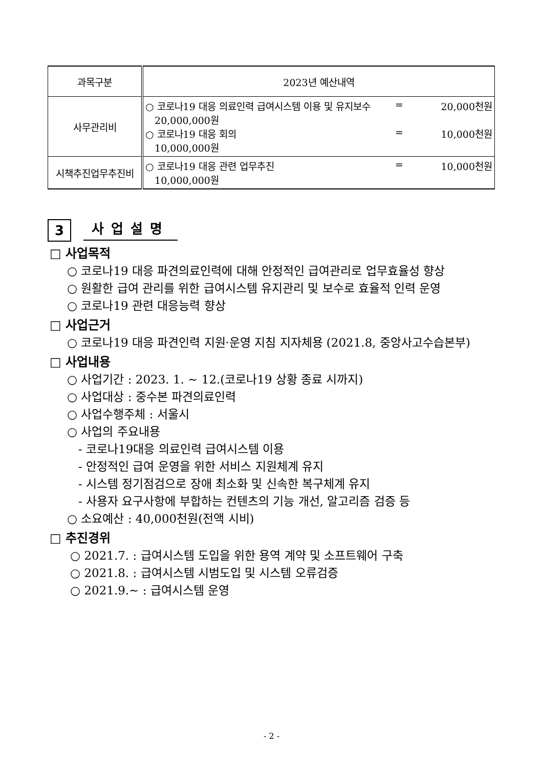| 과목구분 | 2023년 예산내역 |
| --- | --- |
| 사무관리비 | ○ 코로나19 대응 의료인력 급여시스템 이용 및 유지보수 = 20,000천원 20,000,000원 ○ 코로나19 대응 회의 = 10,000천원 10,000,000원 |
| 시책추진업무추진비 | ○ 코로나19 대응 관련 업무추진 = 10,000천원 10,000,000원 |
3
사업설명
□ 사업목적
○ 코로나19 대응 파견의료인력에 대해 안정적인 급여관리로 업무효율성 향상
○ 원활한 급여 관리를 위한 급여시스템 유지관리 및 보수로 효율적 인력 운영
○ 코로나19 관련 대응능력 향상
□ 사업근거
○ 코로나19 대응 파견인력 지원·운영 지침 지자체용 (2021.8, 중앙사고수습본부)
□ 사업내용
○ 사업기간 : 2023. 1. ~ 12.(코로나19 상황 종료 시까지)
○ 사업대상 : 중수본 파견의료인력
○ 사업수행주체 : 서울시
○ 사업의 주요내용
- 코로나19대응 의료인력 급여시스템 이용
- 안정적인 급여 운영을 위한 서비스 지원체계 유지
- 시스템 정기점검으로 장애 최소화 및 신속한 복구체계 유지
- 사용자 요구사항에 부합하는 컨텐츠의 기능 개선, 알고리즘 검증 등
○ 소요예산 : 40,000천원(전액 시비)
□ 추진경위
○ 2021.7. : 급여시스템 도입을 위한 용역 계약 및 소프트웨어 구축
○ 2021.8. : 급여시스템 시범도입 및 시스템 오류검증
○ 2021.9.~ : 급여시스템 운영
- 2 -